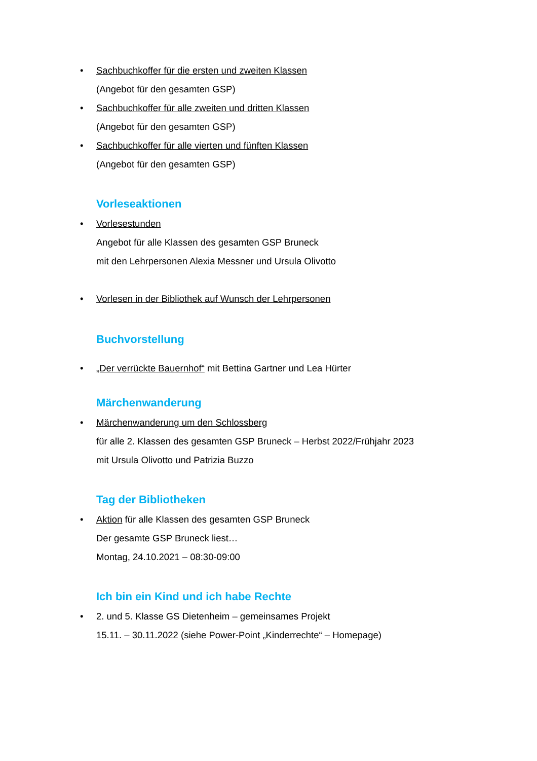• Sachbuchkoffer für die ersten und zweiten Klassen
(Angebot für den gesamten GSP)
• Sachbuchkoffer für alle zweiten und dritten Klassen
(Angebot für den gesamten GSP)
• Sachbuchkoffer für alle vierten und fünften Klassen
(Angebot für den gesamten GSP)
Vorleseaktionen
• Vorlesestunden
Angebot für alle Klassen des gesamten GSP Bruneck
mit den Lehrpersonen Alexia Messner und Ursula Olivotto
• Vorlesen in der Bibliothek auf Wunsch der Lehrpersonen
Buchvorstellung
• „Der verrückte Bauernhof“ mit Bettina Gartner und Lea Hürter
Märchenwanderung
• Märchenwanderung um den Schlossberg
für alle 2. Klassen des gesamten GSP Bruneck – Herbst 2022/Frühjahr 2023
mit Ursula Olivotto und Patrizia Buzzo
Tag der Bibliotheken
• Aktion für alle Klassen des gesamten GSP Bruneck
Der gesamte GSP Bruneck liest…
Montag, 24.10.2021 – 08:30-09:00
Ich bin ein Kind und ich habe Rechte
• 2. und 5. Klasse GS Dietenheim – gemeinsames Projekt
15.11. – 30.11.2022 (siehe Power-Point „Kinderrechte“ – Homepage)